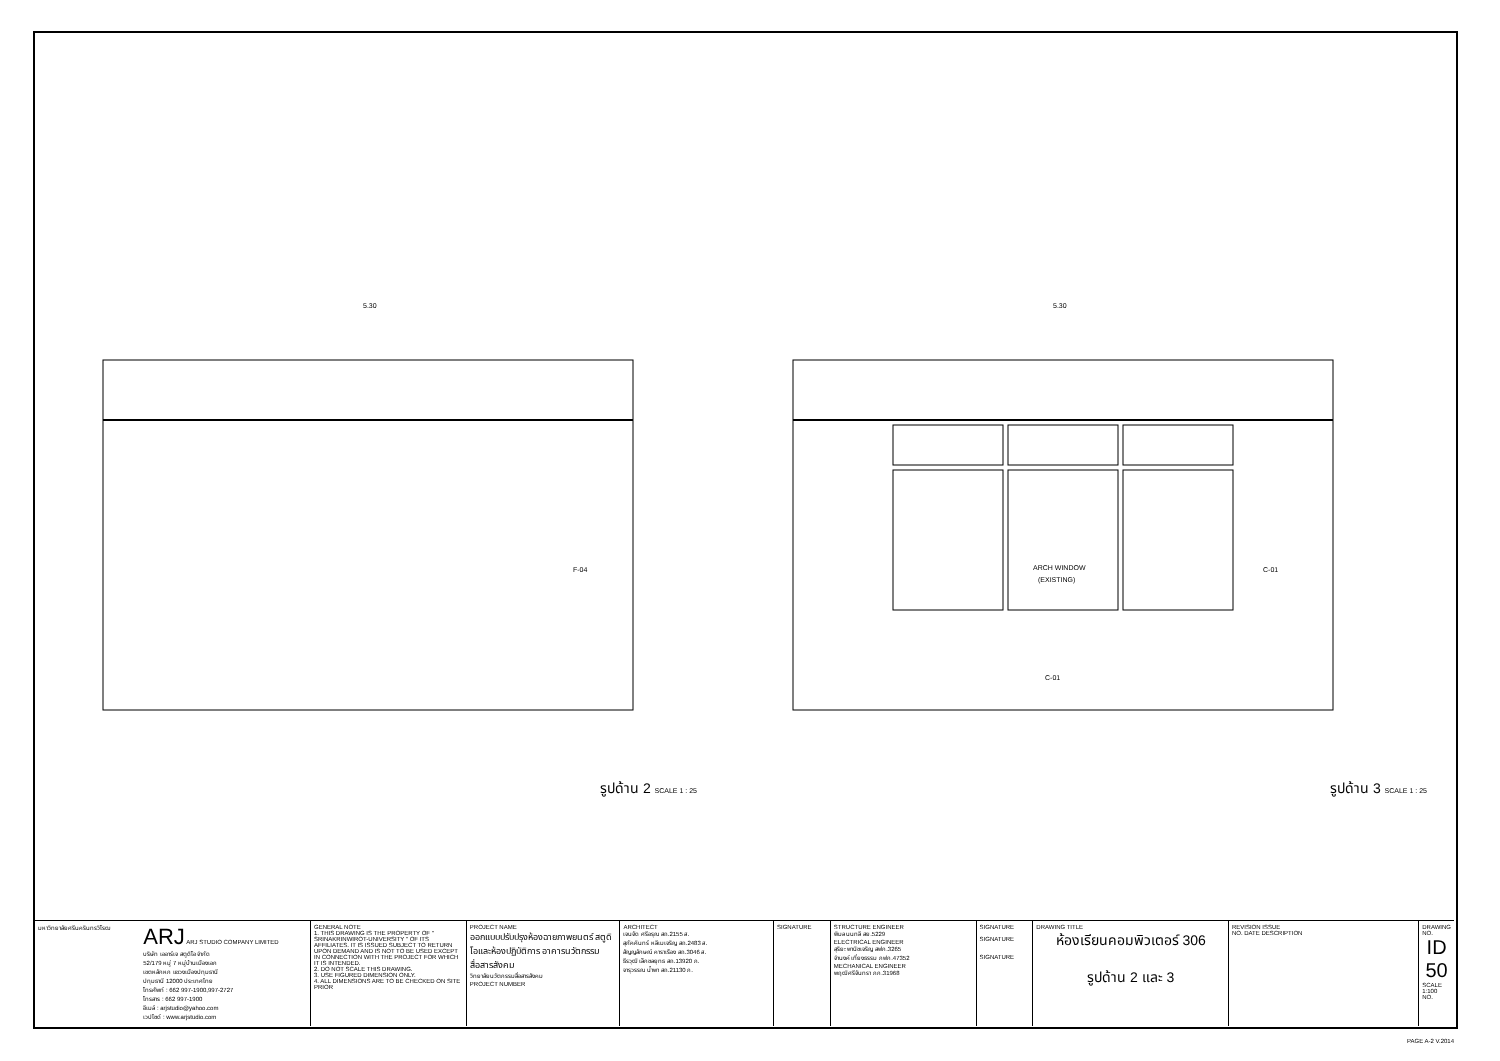5.30
5.30
ARCH WINDOW
(EXISTING)
F-04
C-01
C-01
รูปด้าน 2 SCALE 1 : 25 รูปด้าน 3 SCALE 1 : 25
| มหาวิทยาลัยศรีนครินทรวิโรฒ | ARJ ARJ STUDIO COMPANY LIMITED บริษัท เออาร์เจ สตูดิโอ จำกัด 52/179 หมู่ 7 หมู่บ้านเมืองเอก เขตหลักหก แขวงเมืองปทุมธานี ปทุมธานี 12000 ประเทศไทย โทรศัพท์ : 662 997-1900,997-2727 โทรสาร : 662 997-1900 อีเมล์ : arjstudio@yahoo.com เวปไซด์ : www.arjstudio.com | GENERAL NOTE 1. THIS DRAWING IS THE PROPERTY OF " SRINAKRINWIROT-UNIVERSITY " OF ITS AFFILIATES. IT IS ISSUED SUBJECT TO RETURN UPON DEMAND AND IS NOT TO BE USED EXCEPT IN CONNECTION WITH THE PROJECT FOR WHICH IT IS INTENDED. 2. DO NOT SCALE THIS DRAWING. 3. USE FIGURED DIMENSION ONLY. 4. ALL DIMENSIONS ARE TO BE CHECKED ON SITE PRIOR | PROJECT NAME ออกแบบปรับปรุงห้องฉายภาพยนตร์ สตูดิโอและห้องปฏิบัติการ อาคารนวัตกรรมสื่อสารสังคม วิทยาลัยนวัตกรรมสื่อสารสังคม PROJECT NUMBER | ARCHITECT เจนจัด ศรีอรุณ สถ.2155 ส. สุภัคคินทร์ หลีเมเจริญ สถ.2483 ส. สัญญลักษณ์ คาราเรือง สถ.3046 ส. ธีรวุฒิ เล็กชลยุทธ สถ.13920 ภ. จารุวรรณ น้ำพา สถ.21130 ภ. | SIGNATURE | STRUCTURE ENGINEER พิมล นนทลี สย.5229 ELECTRICAL ENGINEER สุริยะ พานิชเจริญ สฟก.3265 จำนงค์ เที่ยงธรรม ภฟก.47352 MECHANICAL ENGINEER พฤฒิ ศรีจันทรา ภก.31968 | SIGNATURE SIGNATURE SIGNATURE | DRAWING TITLE ห้องเรียนคอมพิวเตอร์ 306 รูปด้าน 2 และ 3 | REVISION ISSUE NO. DATE DESCRIPTION | DRAWING NO. ID 50 SCALE 1:100 NO. |
PAGE A-2 V.2014